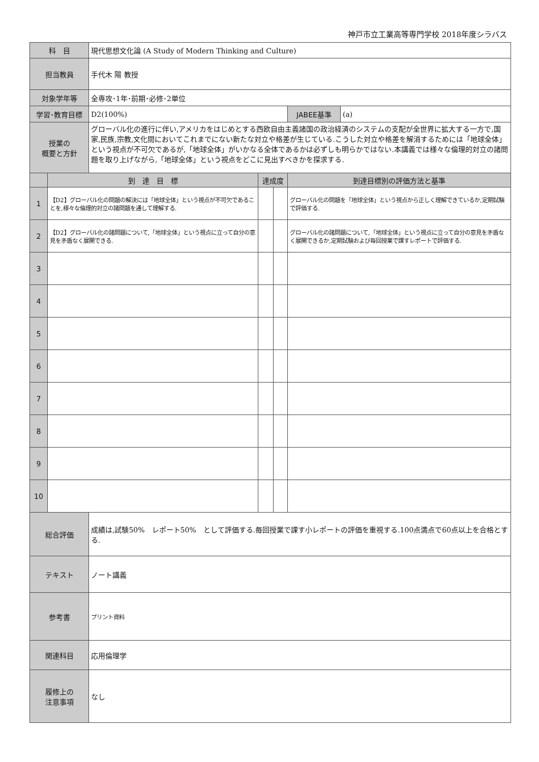神戸市立工業高等専門学校 2018年度シラバス
| 科 目 | | 現代思想文化論 (A Study of Modern Thinking and Culture) | | | | |
| 担当教員 | | 手代木 陽 教授 | | | | |
| 対象学年等 | | 全専攻･1年･前期･必修･2単位 | | | | |
| 学習･教育目標 | | D2(100%) | | | JABEE基準 | (a) |
| 授業の 概要と方針 | | グローバル化の進行に伴い,アメリカをはじめとする西欧自由主義諸国の政治経済のシステムの支配が全世界に拡大する一方で,国家,民族,宗教,文化間においてこれまでにない新たな対立や格差が生じている.こうした対立や格差を解消するためには「地球全体」という視点が不可欠であるが,「地球全体」がいかなる全体であるかは必ずしも明らかではない.本講義では様々な倫理的対立の諸問題を取り上げながら,「地球全体」という視点をどこに見出すべきかを探求する. | | | | |
| | 到 達 目 標 | | 達成度 | | 到達目標別の評価方法と基準 | |
| 1 | 【D2】グローバル化の問題の解決には「地球全体」という視点が不可欠であることを,様々な倫理的対立の諸問題を通して理解する. | | | | グローバル化の問題を「地球全体」という視点から正しく理解できているか,定期試験で評価する. | |
| 2 | 【D2】グローバル化の諸問題について,「地球全体」という視点に立って自分の意見を矛盾なく展開できる. | | | | グローバル化の諸問題について,「地球全体」という視点に立って自分の意見を矛盾なく展開できるか,定期試験および毎回授業で課すレポートで評価する. | |
| 3 | | | | | | |
| 4 | | | | | | |
| 5 | | | | | | |
| 6 | | | | | | |
| 7 | | | | | | |
| 8 | | | | | | |
| 9 | | | | | | |
| 10 | | | | | | |
| 総合評価 | | 成績は,試験50% レポート50% として評価する.毎回授業で課す小レポートの評価を重視する.100点満点で60点以上を合格とする. | | | | |
| テキスト | | ノート講義 | | | | |
| 参考書 | | プリント資料 | | | | |
| 関連科目 | | 応用倫理学 | | | | |
| 履修上の 注意事項 | | なし | | | | |